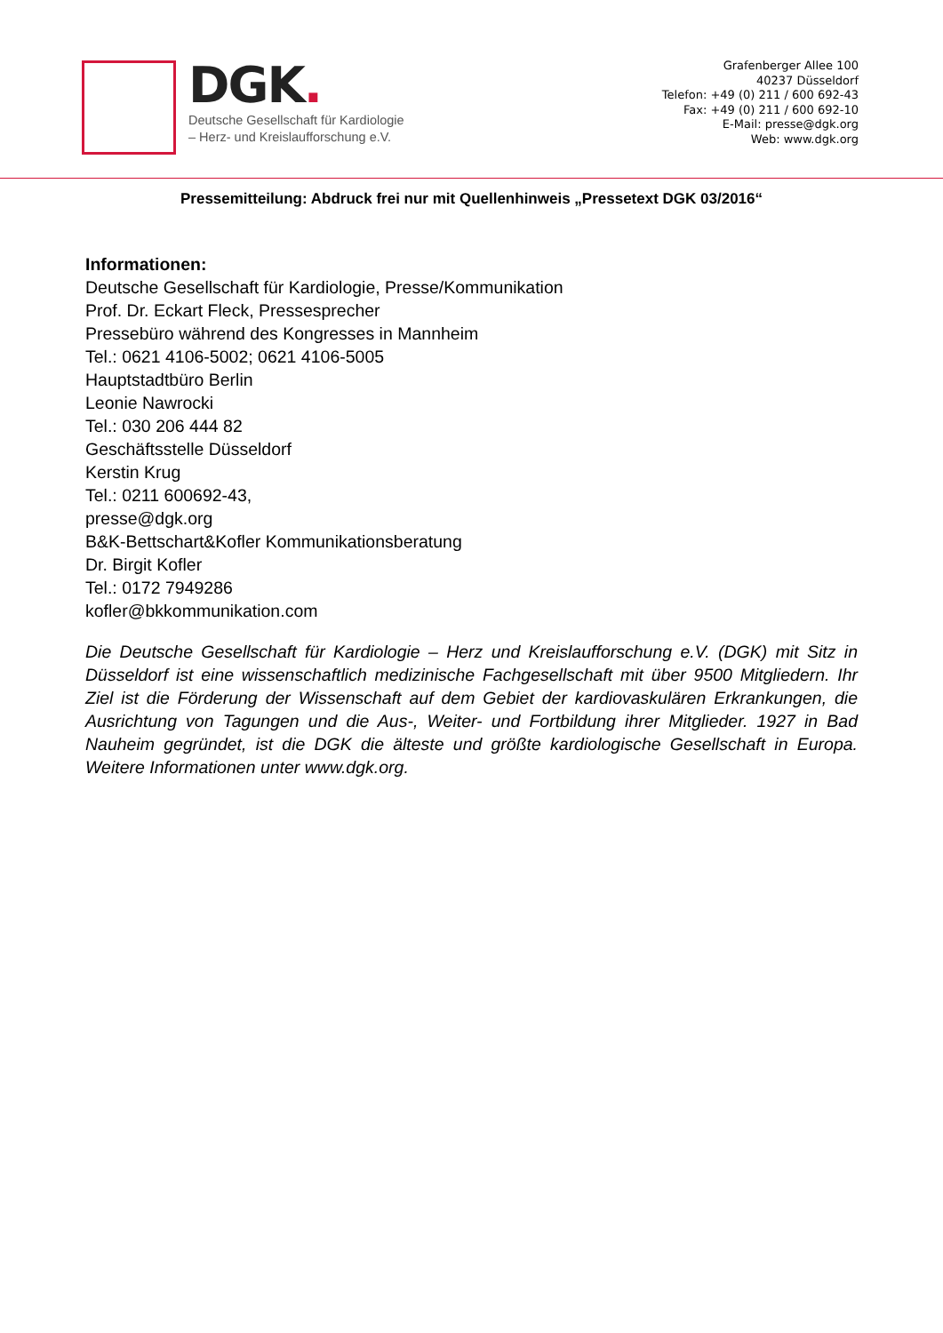DGK.
Deutsche Gesellschaft für Kardiologie
– Herz- und Kreislaufforschung e.V.
Grafenberger Allee 100
40237 Düsseldorf
Telefon: +49 (0) 211 / 600 692-43
Fax: +49 (0) 211 / 600 692-10
E-Mail: presse@dgk.org
Web: www.dgk.org
Pressemitteilung: Abdruck frei nur mit Quellenhinweis „Pressetext DGK 03/2016“
Informationen:
Deutsche Gesellschaft für Kardiologie, Presse/Kommunikation
Prof. Dr. Eckart Fleck, Pressesprecher
Pressebüro während des Kongresses in Mannheim
Tel.: 0621 4106-5002; 0621 4106-5005
Hauptstadtbüro Berlin
Leonie Nawrocki
Tel.: 030 206 444 82
Geschäftsstelle Düsseldorf
Kerstin Krug
Tel.: 0211 600692-43,
presse@dgk.org
B&K-Bettschart&Kofler Kommunikationsberatung
Dr. Birgit Kofler
Tel.: 0172 7949286
kofler@bkkommunikation.com
Die Deutsche Gesellschaft für Kardiologie – Herz und Kreislaufforschung e.V. (DGK) mit Sitz in Düsseldorf ist eine wissenschaftlich medizinische Fachgesellschaft mit über 9500 Mitgliedern. Ihr Ziel ist die Förderung der Wissenschaft auf dem Gebiet der kardiovaskulären Erkrankungen, die Ausrichtung von Tagungen und die Aus-, Weiter- und Fortbildung ihrer Mitglieder. 1927 in Bad Nauheim gegründet, ist die DGK die älteste und größte kardiologische Gesellschaft in Europa. Weitere Informationen unter www.dgk.org.